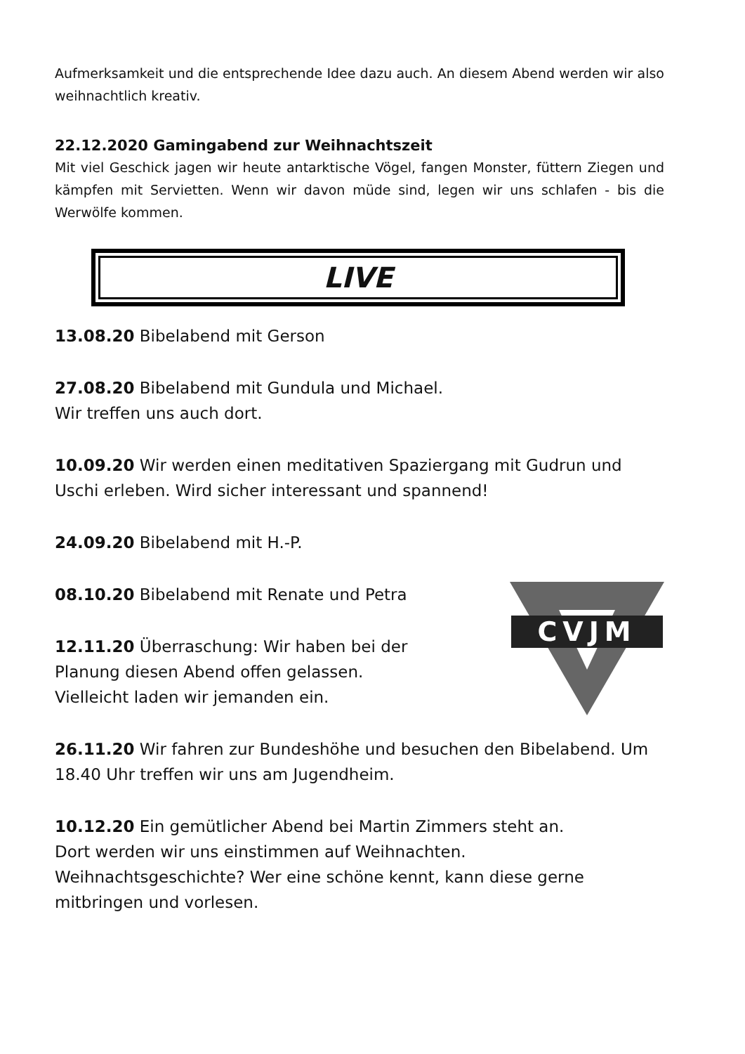Aufmerksamkeit und die entsprechende Idee dazu auch. An diesem Abend werden wir also weihnachtlich kreativ.
22.12.2020 Gamingabend zur Weihnachtszeit
Mit viel Geschick jagen wir heute antarktische Vögel, fangen Monster, füttern Ziegen und kämpfen mit Servietten. Wenn wir davon müde sind, legen wir uns schlafen - bis die Werwölfe kommen.
LIVE
13.08.20 Bibelabend mit Gerson
27.08.20 Bibelabend mit Gundula und Michael.
Wir treffen uns auch dort.
10.09.20 Wir werden einen meditativen Spaziergang mit Gudrun und Uschi erleben. Wird sicher interessant und spannend!
24.09.20 Bibelabend mit H.-P.
08.10.20 Bibelabend mit Renate und Petra
12.11.20 Überraschung: Wir haben bei der
Planung diesen Abend offen gelassen.
Vielleicht laden wir jemanden ein.
CVJM
26.11.20 Wir fahren zur Bundeshöhe und besuchen den Bibelabend. Um 18.40 Uhr treffen wir uns am Jugendheim.
10.12.20 Ein gemütlicher Abend bei Martin Zimmers steht an.
Dort werden wir uns einstimmen auf Weihnachten.
Weihnachtsgeschichte? Wer eine schöne kennt, kann diese gerne mitbringen und vorlesen.